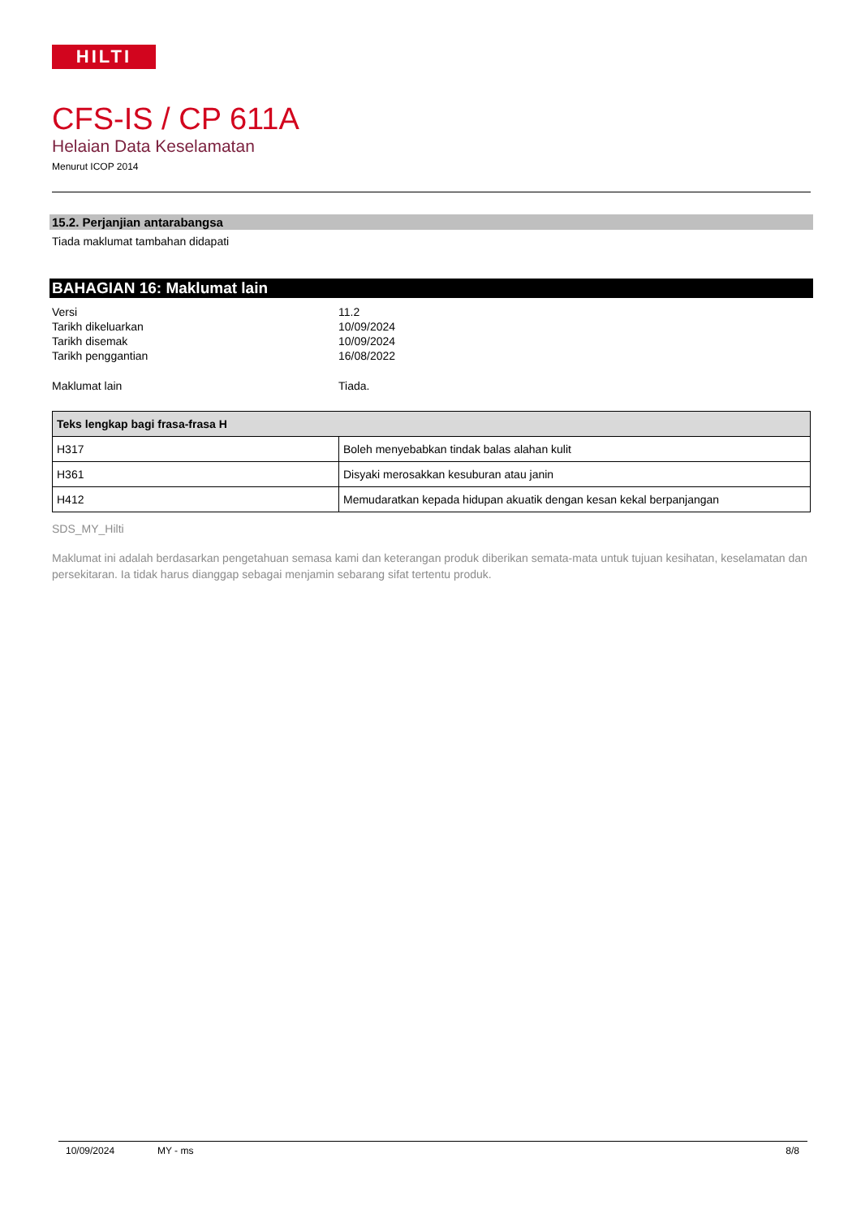HILTI
CFS-IS / CP 611A
Helaian Data Keselamatan
Menurut ICOP 2014
15.2. Perjanjian antarabangsa
Tiada maklumat tambahan didapati
BAHAGIAN 16: Maklumat lain
| Versi | 11.2 |
| Tarikh dikeluarkan | 10/09/2024 |
| Tarikh disemak | 10/09/2024 |
| Tarikh penggantian | 16/08/2022 |
| Maklumat lain | Tiada. |
| Teks lengkap bagi frasa-frasa H | |
| --- | --- |
| H317 | Boleh menyebabkan tindak balas alahan kulit |
| H361 | Disyaki merosakkan kesuburan atau janin |
| H412 | Memudaratkan kepada hidupan akuatik dengan kesan kekal berpanjangan |
SDS_MY_Hilti
Maklumat ini adalah berdasarkan pengetahuan semasa kami dan keterangan produk diberikan semata-mata untuk tujuan kesihatan, keselamatan dan persekitaran. Ia tidak harus dianggap sebagai menjamin sebarang sifat tertentu produk.
10/09/2024 MY - ms 8/8